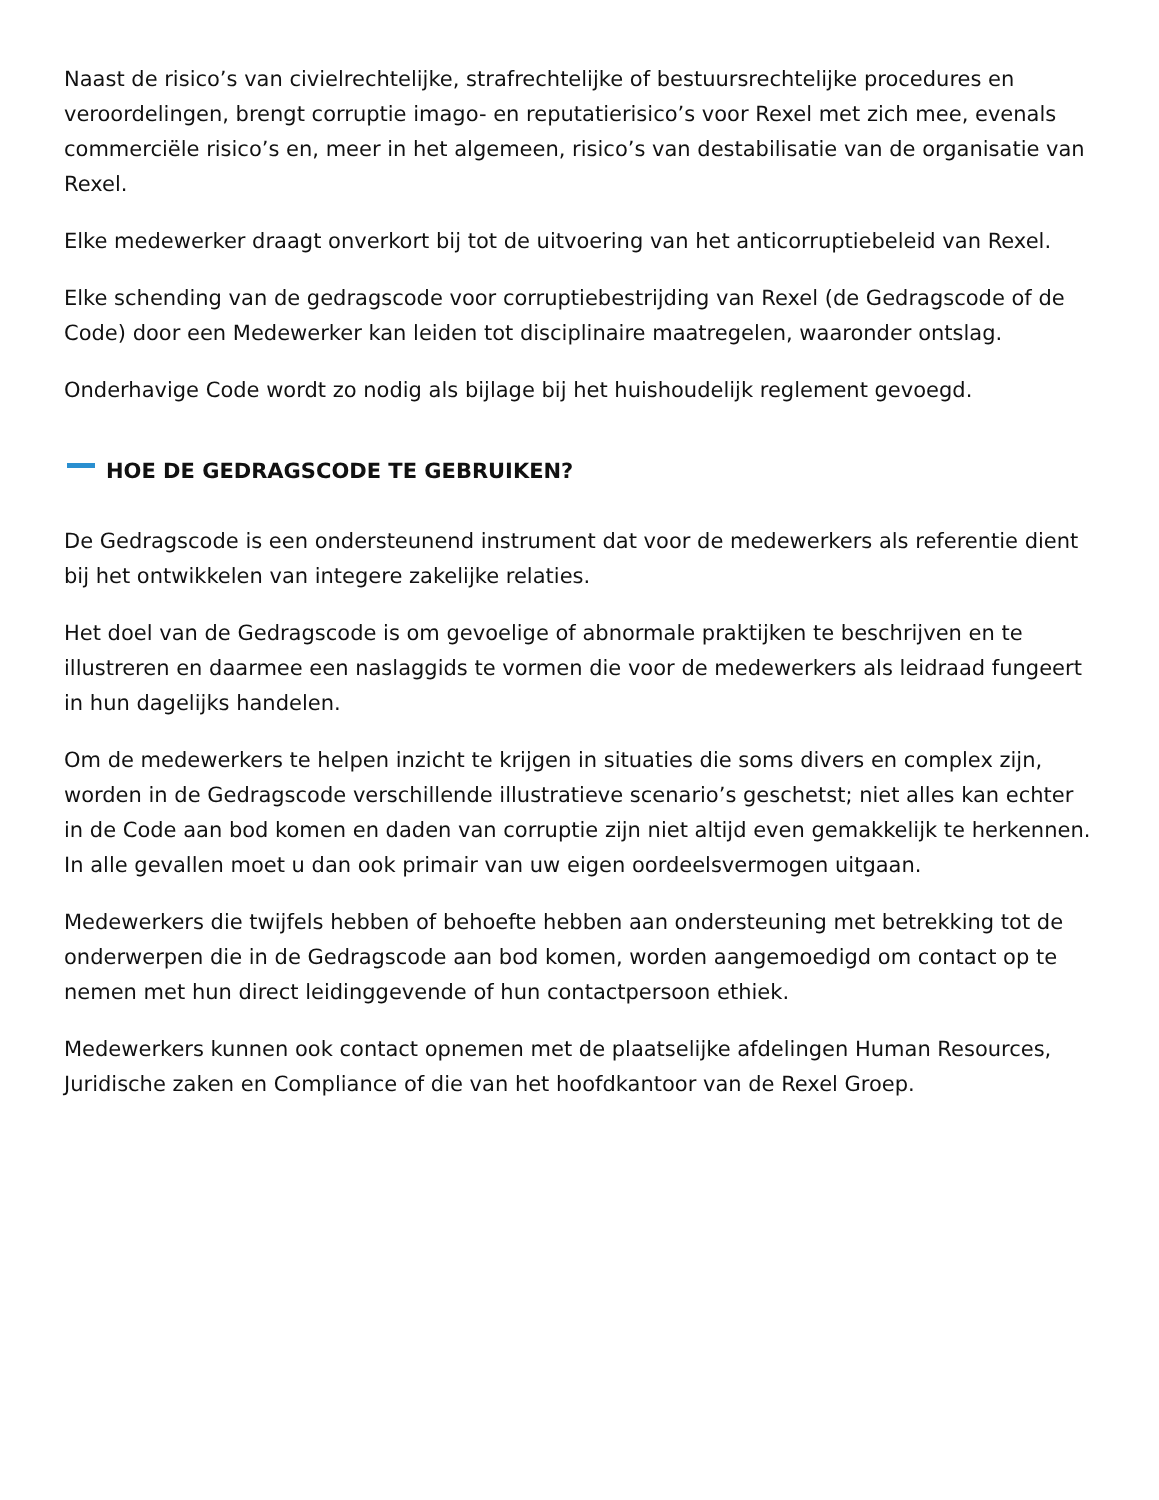Naast de risico’s van civielrechtelijke, strafrechtelijke of bestuursrechtelijke procedures en veroordelingen, brengt corruptie imago- en reputatierisico’s voor Rexel met zich mee, evenals commerciële risico’s en, meer in het algemeen, risico’s van destabilisatie van de organisatie van Rexel.
Elke medewerker draagt onverkort bij tot de uitvoering van het anticorruptiebeleid van Rexel.
Elke schending van de gedragscode voor corruptiebestrijding van Rexel (de Gedragscode of de Code) door een Medewerker kan leiden tot disciplinaire maatregelen, waaronder ontslag.
Onderhavige Code wordt zo nodig als bijlage bij het huishoudelijk reglement gevoegd.
HOE DE GEDRAGSCODE TE GEBRUIKEN?
De Gedragscode is een ondersteunend instrument dat voor de medewerkers als referentie dient bij het ontwikkelen van integere zakelijke relaties.
Het doel van de Gedragscode is om gevoelige of abnormale praktijken te beschrijven en te illustreren en daarmee een naslaggids te vormen die voor de medewerkers als leidraad fungeert in hun dagelijks handelen.
Om de medewerkers te helpen inzicht te krijgen in situaties die soms divers en complex zijn, worden in de Gedragscode verschillende illustratieve scenario’s geschetst; niet alles kan echter in de Code aan bod komen en daden van corruptie zijn niet altijd even gemakkelijk te herkennen. In alle gevallen moet u dan ook primair van uw eigen oordeelsvermogen uitgaan.
Medewerkers die twijfels hebben of behoefte hebben aan ondersteuning met betrekking tot de onderwerpen die in de Gedragscode aan bod komen, worden aangemoedigd om contact op te nemen met hun direct leidinggevende of hun contactpersoon ethiek.
Medewerkers kunnen ook contact opnemen met de plaatselijke afdelingen Human Resources, Juridische zaken en Compliance of die van het hoofdkantoor van de Rexel Groep.